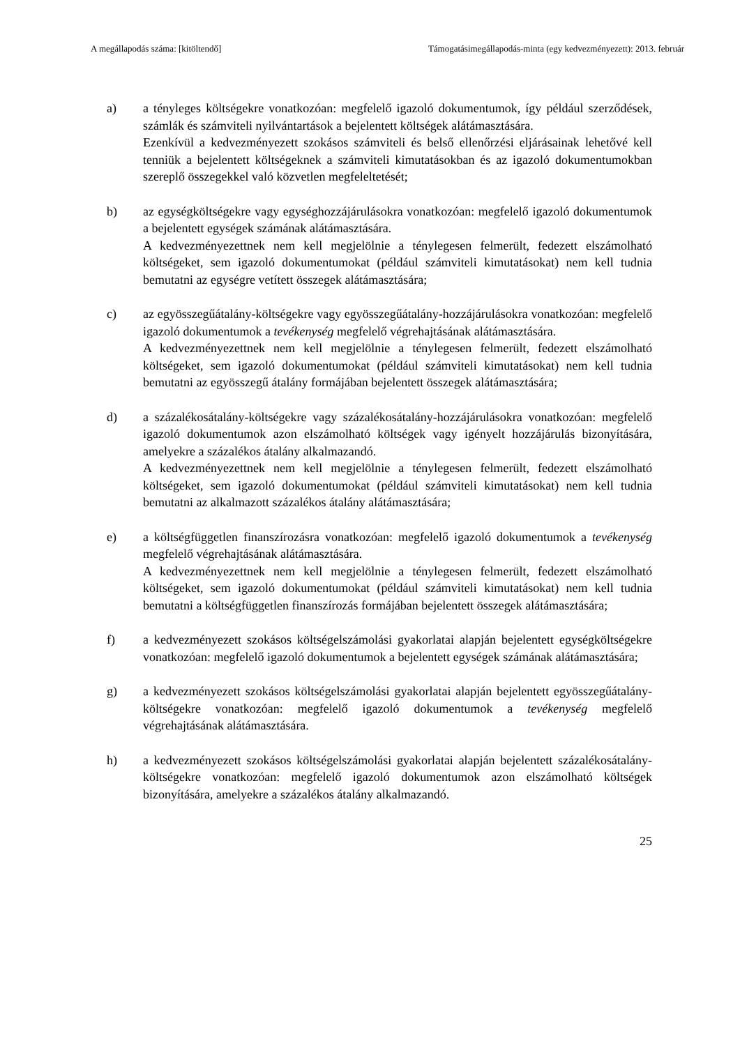A megállapodás száma: [kitöltendő] Támogatásimegállapodás-minta (egy kedvezményezett): 2013. február
a) a tényleges költségekre vonatkozóan: megfelelő igazoló dokumentumok, így például szerződések, számlák és számviteli nyilvántartások a bejelentett költségek alátámasztására.
Ezenkívül a kedvezményezett szokásos számviteli és belső ellenőrzési eljárásainak lehetővé kell tenniük a bejelentett költségeknek a számviteli kimutatásokban és az igazoló dokumentumokban szereplő összegekkel való közvetlen megfeleltetését;
b) az egységköltségekre vagy egységhozzájárulásokra vonatkozóan: megfelelő igazoló dokumentumok a bejelentett egységek számának alátámasztására.
A kedvezményezettnek nem kell megjelölnie a ténylegesen felmerült, fedezett elszámolható költségeket, sem igazoló dokumentumokat (például számviteli kimutatásokat) nem kell tudnia bemutatni az egységre vetített összegek alátámasztására;
c) az egyösszegűátalány-költségekre vagy egyösszegűátalány-hozzájárulásokra vonatkozóan: megfelelő igazoló dokumentumok a tevékenység megfelelő végrehajtásának alátámasztására.
A kedvezményezettnek nem kell megjelölnie a ténylegesen felmerült, fedezett elszámolható költségeket, sem igazoló dokumentumokat (például számviteli kimutatásokat) nem kell tudnia bemutatni az egyösszegű átalány formájában bejelentett összegek alátámasztására;
d) a százalékosátalány-költségekre vagy százalékosátalány-hozzájárulásokra vonatkozóan: megfelelő igazoló dokumentumok azon elszámolható költségek vagy igényelt hozzájárulás bizonyítására, amelyekre a százalékos átalány alkalmazandó.
A kedvezményezettnek nem kell megjelölnie a ténylegesen felmerült, fedezett elszámolható költségeket, sem igazoló dokumentumokat (például számviteli kimutatásokat) nem kell tudnia bemutatni az alkalmazott százalékos átalány alátámasztására;
e) a költségfüggetlen finanszírozásra vonatkozóan: megfelelő igazoló dokumentumok a tevékenység megfelelő végrehajtásának alátámasztására.
A kedvezményezettnek nem kell megjelölnie a ténylegesen felmerült, fedezett elszámolható költségeket, sem igazoló dokumentumokat (például számviteli kimutatásokat) nem kell tudnia bemutatni a költségfüggetlen finanszírozás formájában bejelentett összegek alátámasztására;
f) a kedvezményezett szokásos költségelszámolási gyakorlatai alapján bejelentett egységköltségekre vonatkozóan: megfelelő igazoló dokumentumok a bejelentett egységek számának alátámasztására;
g) a kedvezményezett szokásos költségelszámolási gyakorlatai alapján bejelentett egyösszegűátalány-költségekre vonatkozóan: megfelelő igazoló dokumentumok a tevékenység megfelelő végrehajtásának alátámasztására.
h) a kedvezményezett szokásos költségelszámolási gyakorlatai alapján bejelentett százalékosátalány-költségekre vonatkozóan: megfelelő igazoló dokumentumok azon elszámolható költségek bizonyítására, amelyekre a százalékos átalány alkalmazandó.
25